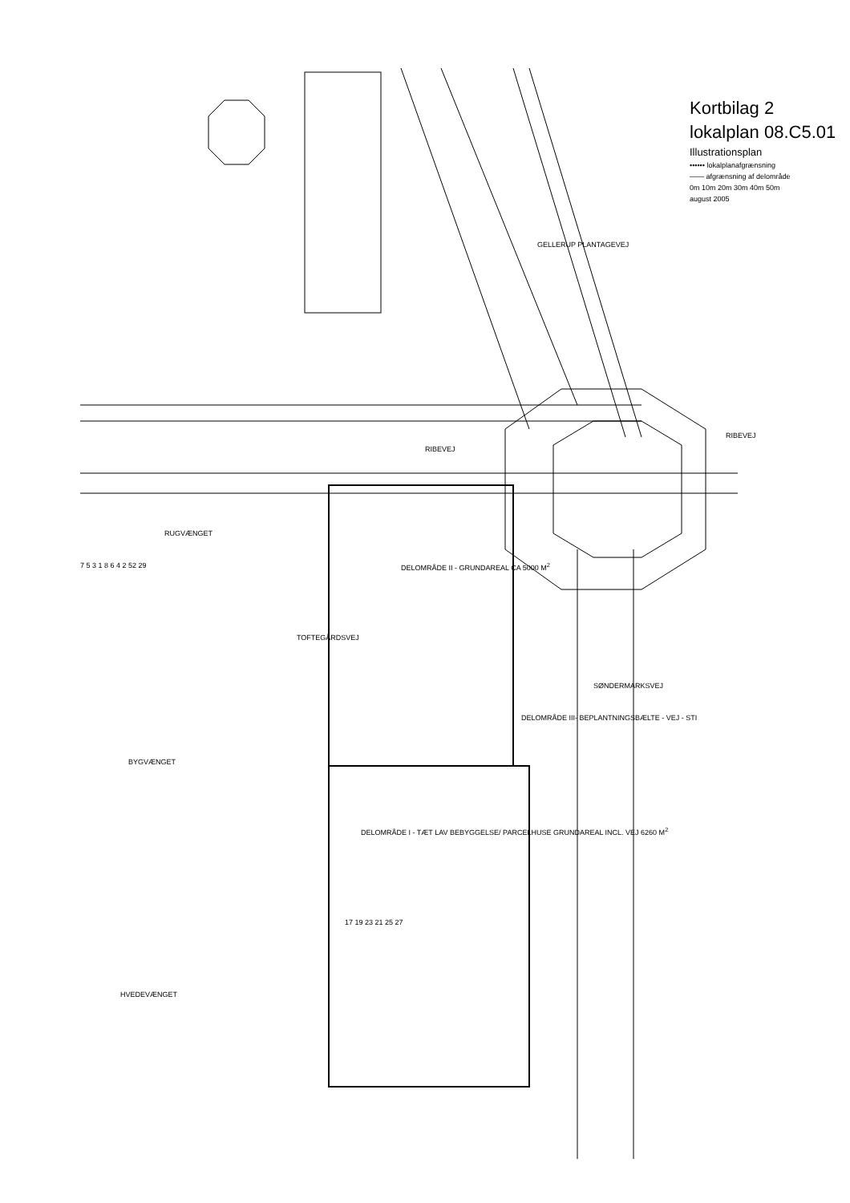RIBEVEJ
RIBEVEJ
RUGVÆNGET
BYGVÆNGET
HVEDEVÆNGET
TOFTEGÅRDSVEJ
SØNDERMARKSVEJ
GELLERUP PLANTAGEVEJ
DELOMRÅDE II - GRUNDAREAL CA 5000 M<sup>2</sup>
DELOMRÅDE I - TÆT LAV BEBYGGELSE/ PARCELHUSE GRUNDAREAL INCL. VEJ 6260 M<sup>2</sup>
DELOMRÅDE III- BEPLANTNINGSBÆLTE - VEJ - STI
17 19 23 21 25 27
7 5 3 1 8 6 4 2 52 29
Kortbilag 2
lokalplan 08.C5.01
Illustrationsplan
•••••• lokalplanafgrænsning
—— afgrænsning af delområde
0m 10m 20m 30m 40m 50m
august 2005